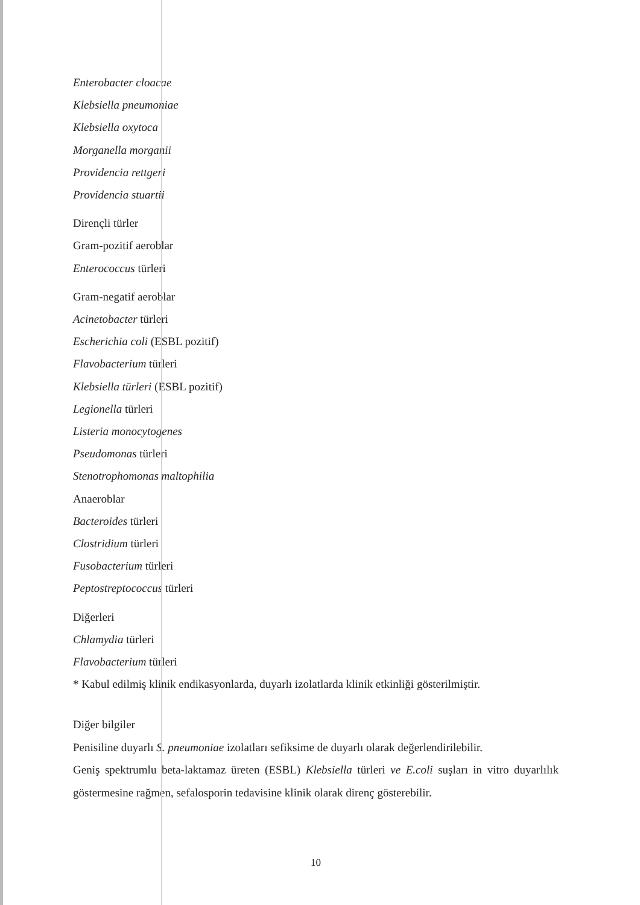Enterobacter cloacae
Klebsiella pneumoniae
Klebsiella oxytoca
Morganella morganii
Providencia rettgeri
Providencia stuartii
Dirençli türler
Gram-pozitif aeroblar
Enterococcus türleri
Gram-negatif aeroblar
Acinetobacter türleri
Escherichia coli (ESBL pozitif)
Flavobacterium türleri
Klebsiella türleri (ESBL pozitif)
Legionella türleri
Listeria monocytogenes
Pseudomonas türleri
Stenotrophomonas maltophilia
Anaeroblar
Bacteroides türleri
Clostridium türleri
Fusobacterium türleri
Peptostreptococcus türleri
Diğerleri
Chlamydia türleri
Flavobacterium türleri
* Kabul edilmiş klinik endikasyonlarda, duyarlı izolatlarda klinik etkinliği gösterilmiştir.
Diğer bilgiler
Penisiline duyarlı S. pneumoniae izolatları sefiksime de duyarlı olarak değerlendirilebilir.
Geniş spektrumlu beta-laktamaz üreten (ESBL) Klebsiella türleri ve E.coli suşları in vitro duyarlılık göstermesine rağmen, sefalosporin tedavisine klinik olarak direnç gösterebilir.
10